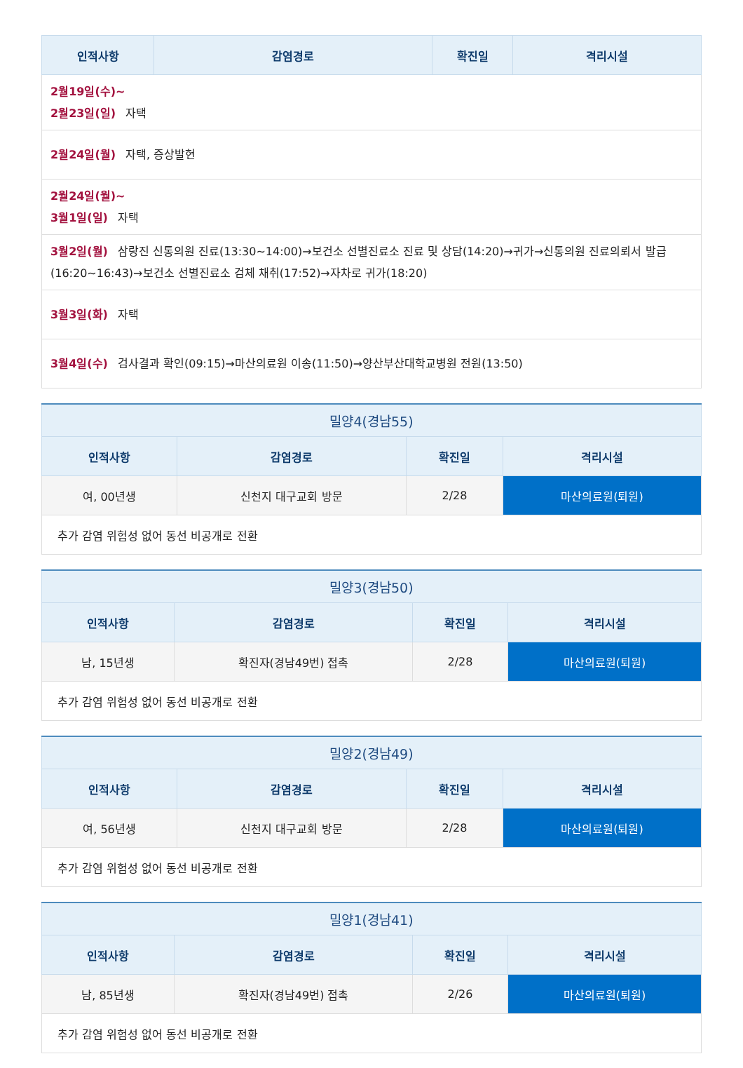| 인적사항 | 감염경로 | 확진일 | 격리시설 |
| --- | --- | --- | --- |
| 2월19일(수)~ 2월23일(일) 자택 | | | |
| 2월24일(월) 자택, 증상발현 | | | |
| 2월24일(월)~ 3월1일(일) 자택 | | | |
| 3월2일(월) 삼랑진 신통의원 진료(13:30~14:00)→보건소 선별진료소 진료 및 상담(14:20)→귀가→신통의원 진료의뢰서 발급 (16:20~16:43)→보건소 선별진료소 검체 채취(17:52)→자차로 귀가(18:20) | | | |
| 3월3일(화) 자택 | | | |
| 3월4일(수) 검사결과 확인(09:15)→마산의료원 이송(11:50)→양산부산대학교병원 전원(13:50) | | | |
| 밀양4(경남55) | | | |
| --- | --- | --- | --- |
| 인적사항 | 감염경로 | 확진일 | 격리시설 |
| 여, 00년생 | 신천지 대구교회 방문 | 2/28 | 마산의료원(퇴원) |
| 추가 감염 위험성 없어 동선 비공개로 전환 | | | |
| 밀양3(경남50) | | | |
| --- | --- | --- | --- |
| 인적사항 | 감염경로 | 확진일 | 격리시설 |
| 남, 15년생 | 확진자(경남49번) 접촉 | 2/28 | 마산의료원(퇴원) |
| 추가 감염 위험성 없어 동선 비공개로 전환 | | | |
| 밀양2(경남49) | | | |
| --- | --- | --- | --- |
| 인적사항 | 감염경로 | 확진일 | 격리시설 |
| 여, 56년생 | 신천지 대구교회 방문 | 2/28 | 마산의료원(퇴원) |
| 추가 감염 위험성 없어 동선 비공개로 전환 | | | |
| 밀양1(경남41) | | | |
| --- | --- | --- | --- |
| 인적사항 | 감염경로 | 확진일 | 격리시설 |
| 남, 85년생 | 확진자(경남49번) 접촉 | 2/26 | 마산의료원(퇴원) |
| 추가 감염 위험성 없어 동선 비공개로 전환 | | | |